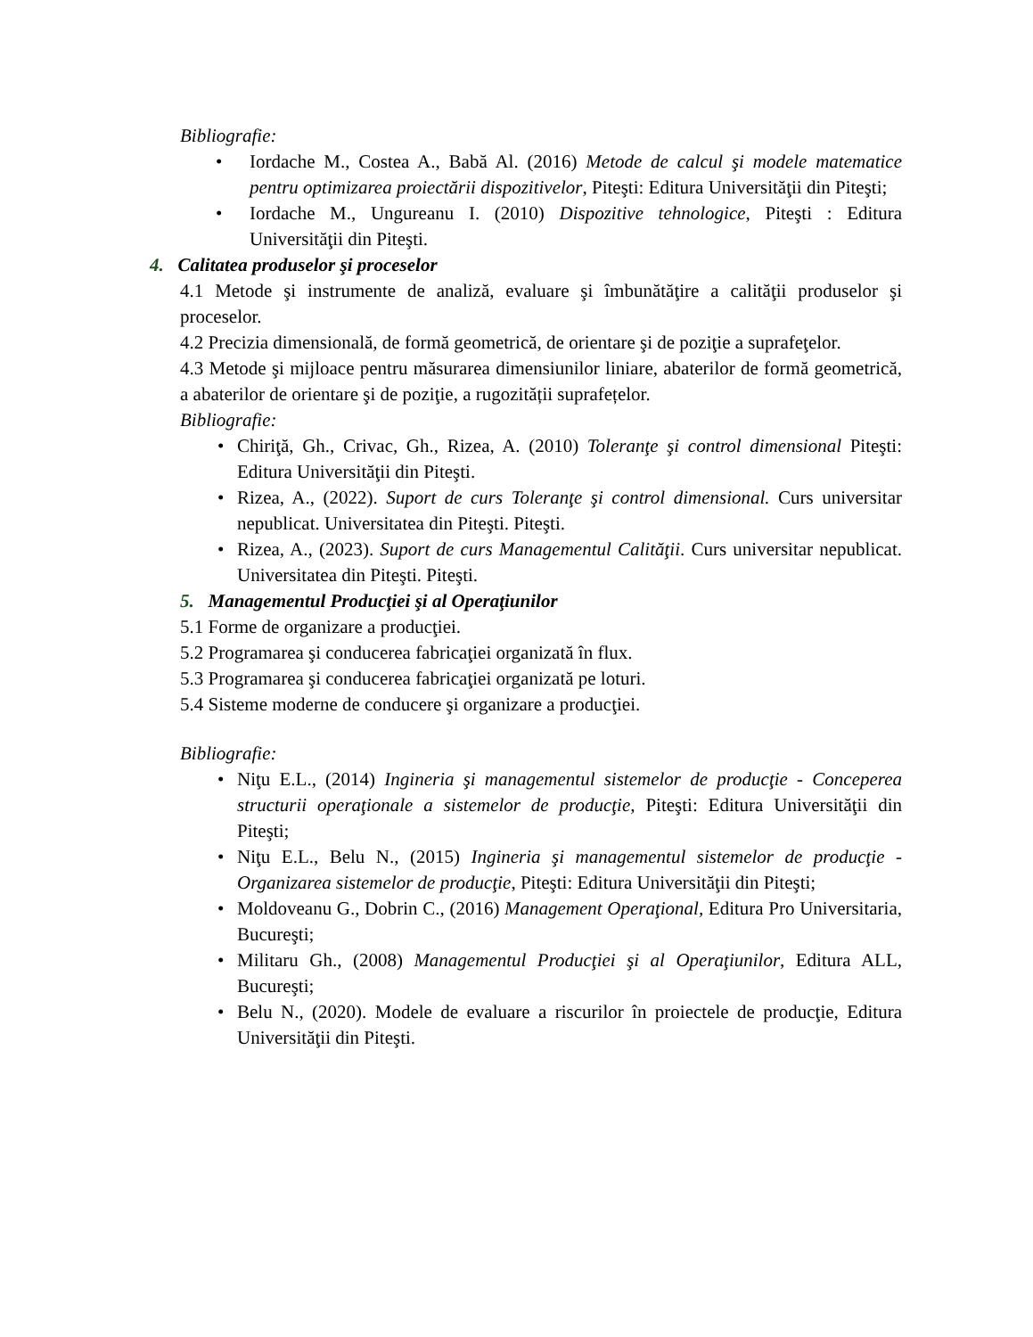Bibliografie:
• Iordache M., Costea A., Babă Al. (2016) Metode de calcul şi modele matematice pentru optimizarea proiectării dispozitivelor, Piteşti: Editura Universităţii din Piteşti;
• Iordache M., Ungureanu I. (2010) Dispozitive tehnologice, Piteşti : Editura Universităţii din Piteşti.
4. Calitatea produselor şi proceselor
4.1 Metode şi instrumente de analiză, evaluare şi îmbunătăţire a calităţii produselor şi proceselor.
4.2 Precizia dimensională, de formă geometrică, de orientare şi de poziţie a suprafeţelor.
4.3 Metode şi mijloace pentru măsurarea dimensiunilor liniare, abaterilor de formă geometrică, a abaterilor de orientare şi de poziţie, a rugozității suprafețelor.
Bibliografie:
• Chiriţă, Gh., Crivac, Gh., Rizea, A. (2010) Toleranţe şi control dimensional Piteşti: Editura Universităţii din Piteşti.
• Rizea, A., (2022). Suport de curs Toleranţe şi control dimensional. Curs universitar nepublicat. Universitatea din Piteşti. Piteşti.
• Rizea, A., (2023). Suport de curs Managementul Calităţii. Curs universitar nepublicat. Universitatea din Piteşti. Piteşti.
5. Managementul Producţiei şi al Operaţiunilor
5.1 Forme de organizare a producţiei.
5.2 Programarea şi conducerea fabricaţiei organizată în flux.
5.3 Programarea şi conducerea fabricaţiei organizată pe loturi.
5.4 Sisteme moderne de conducere şi organizare a producţiei.
Bibliografie:
• Niţu E.L., (2014) Ingineria şi managementul sistemelor de producţie - Conceperea structurii operaţionale a sistemelor de producţie, Piteşti: Editura Universităţii din Piteşti;
• Niţu E.L., Belu N., (2015) Ingineria şi managementul sistemelor de producţie - Organizarea sistemelor de producţie, Piteşti: Editura Universităţii din Piteşti;
• Moldoveanu G., Dobrin C., (2016) Management Operaţional, Editura Pro Universitaria, Bucureşti;
• Militaru Gh., (2008) Managementul Producţiei şi al Operaţiunilor, Editura ALL, Bucureşti;
• Belu N., (2020). Modele de evaluare a riscurilor în proiectele de producţie, Editura Universităţii din Piteşti.